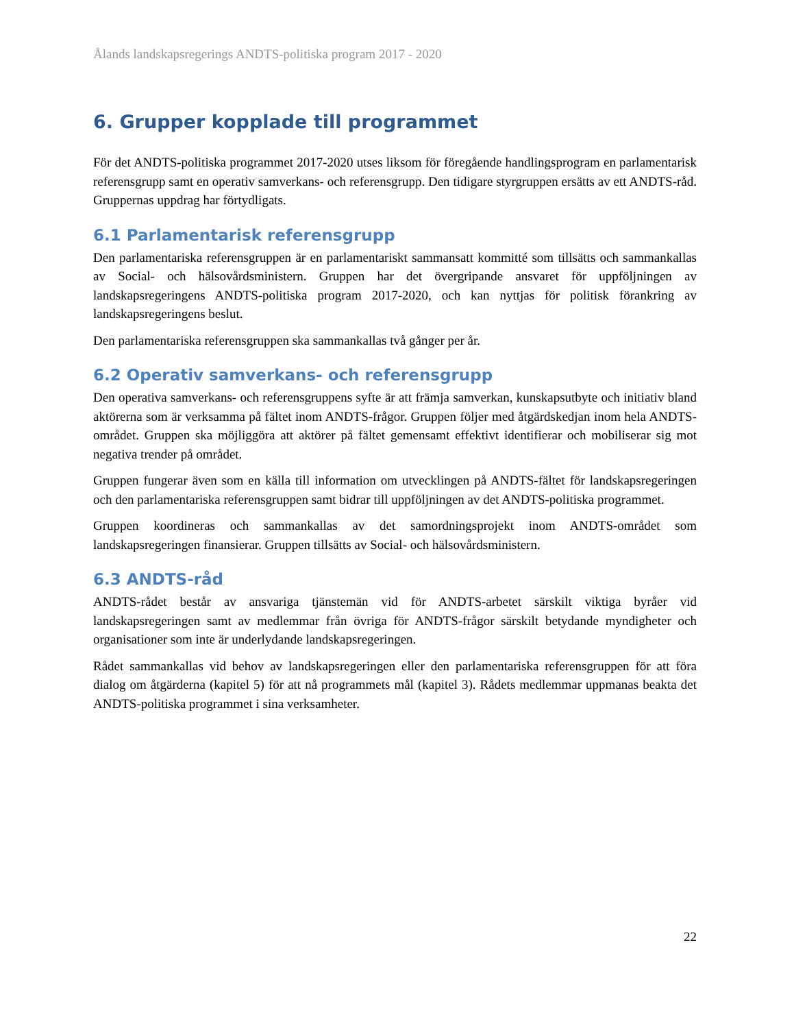Ålands landskapsregerings ANDTS-politiska program 2017 - 2020
6. Grupper kopplade till programmet
För det ANDTS-politiska programmet 2017-2020 utses liksom för föregående handlingsprogram en parlamentarisk referensgrupp samt en operativ samverkans- och referensgrupp. Den tidigare styrgruppen ersätts av ett ANDTS-råd. Gruppernas uppdrag har förtydligats.
6.1 Parlamentarisk referensgrupp
Den parlamentariska referensgruppen är en parlamentariskt sammansatt kommitté som tillsätts och sammankallas av Social- och hälsovårdsministern. Gruppen har det övergripande ansvaret för uppföljningen av landskapsregeringens ANDTS-politiska program 2017-2020, och kan nyttjas för politisk förankring av landskapsregeringens beslut.
Den parlamentariska referensgruppen ska sammankallas två gånger per år.
6.2 Operativ samverkans- och referensgrupp
Den operativa samverkans- och referensgruppens syfte är att främja samverkan, kunskapsutbyte och initiativ bland aktörerna som är verksamma på fältet inom ANDTS-frågor. Gruppen följer med åtgärdskedjan inom hela ANDTS-området. Gruppen ska möjliggöra att aktörer på fältet gemensamt effektivt identifierar och mobiliserar sig mot negativa trender på området.
Gruppen fungerar även som en källa till information om utvecklingen på ANDTS-fältet för landskapsregeringen och den parlamentariska referensgruppen samt bidrar till uppföljningen av det ANDTS-politiska programmet.
Gruppen koordineras och sammankallas av det samordningsprojekt inom ANDTS-området som landskapsregeringen finansierar. Gruppen tillsätts av Social- och hälsovårdsministern.
6.3 ANDTS-råd
ANDTS-rådet består av ansvariga tjänstemän vid för ANDTS-arbetet särskilt viktiga byråer vid landskapsregeringen samt av medlemmar från övriga för ANDTS-frågor särskilt betydande myndigheter och organisationer som inte är underlydande landskapsregeringen.
Rådet sammankallas vid behov av landskapsregeringen eller den parlamentariska referensgruppen för att föra dialog om åtgärderna (kapitel 5) för att nå programmets mål (kapitel 3). Rådets medlemmar uppmanas beakta det ANDTS-politiska programmet i sina verksamheter.
22